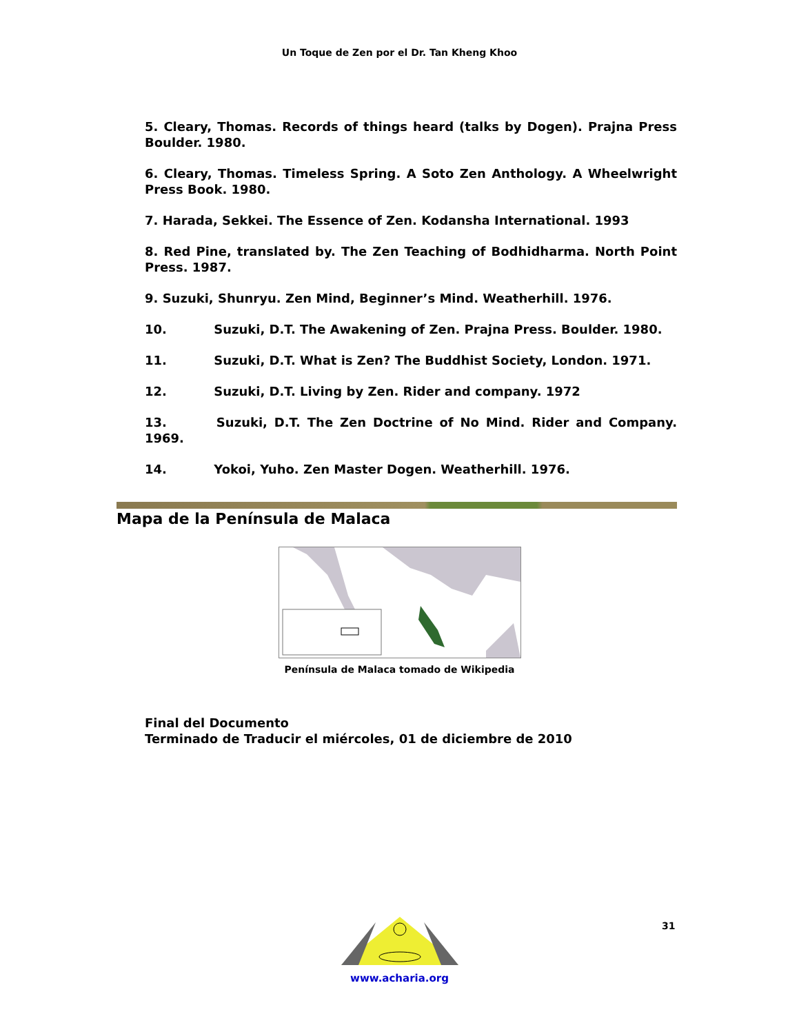Un Toque de Zen por el Dr. Tan Kheng Khoo
5. Cleary, Thomas. Records of things heard (talks by Dogen). Prajna Press Boulder. 1980.
6. Cleary, Thomas. Timeless Spring. A Soto Zen Anthology. A Wheelwright Press Book. 1980.
7. Harada, Sekkei. The Essence of Zen. Kodansha International. 1993
8. Red Pine, translated by. The Zen Teaching of Bodhidharma. North Point Press. 1987.
9. Suzuki, Shunryu. Zen Mind, Beginner’s Mind. Weatherhill. 1976.
10. Suzuki, D.T. The Awakening of Zen. Prajna Press. Boulder. 1980.
11. Suzuki, D.T. What is Zen? The Buddhist Society, London. 1971.
12. Suzuki, D.T. Living by Zen. Rider and company. 1972
13. Suzuki, D.T. The Zen Doctrine of No Mind. Rider and Company. 1969.
14. Yokoi, Yuho. Zen Master Dogen. Weatherhill. 1976.
Mapa de la Península de Malaca
Península de Malaca tomado de Wikipedia
Final del Documento
Terminado de Traducir el miércoles, 01 de diciembre de 2010
31
www.acharia.org